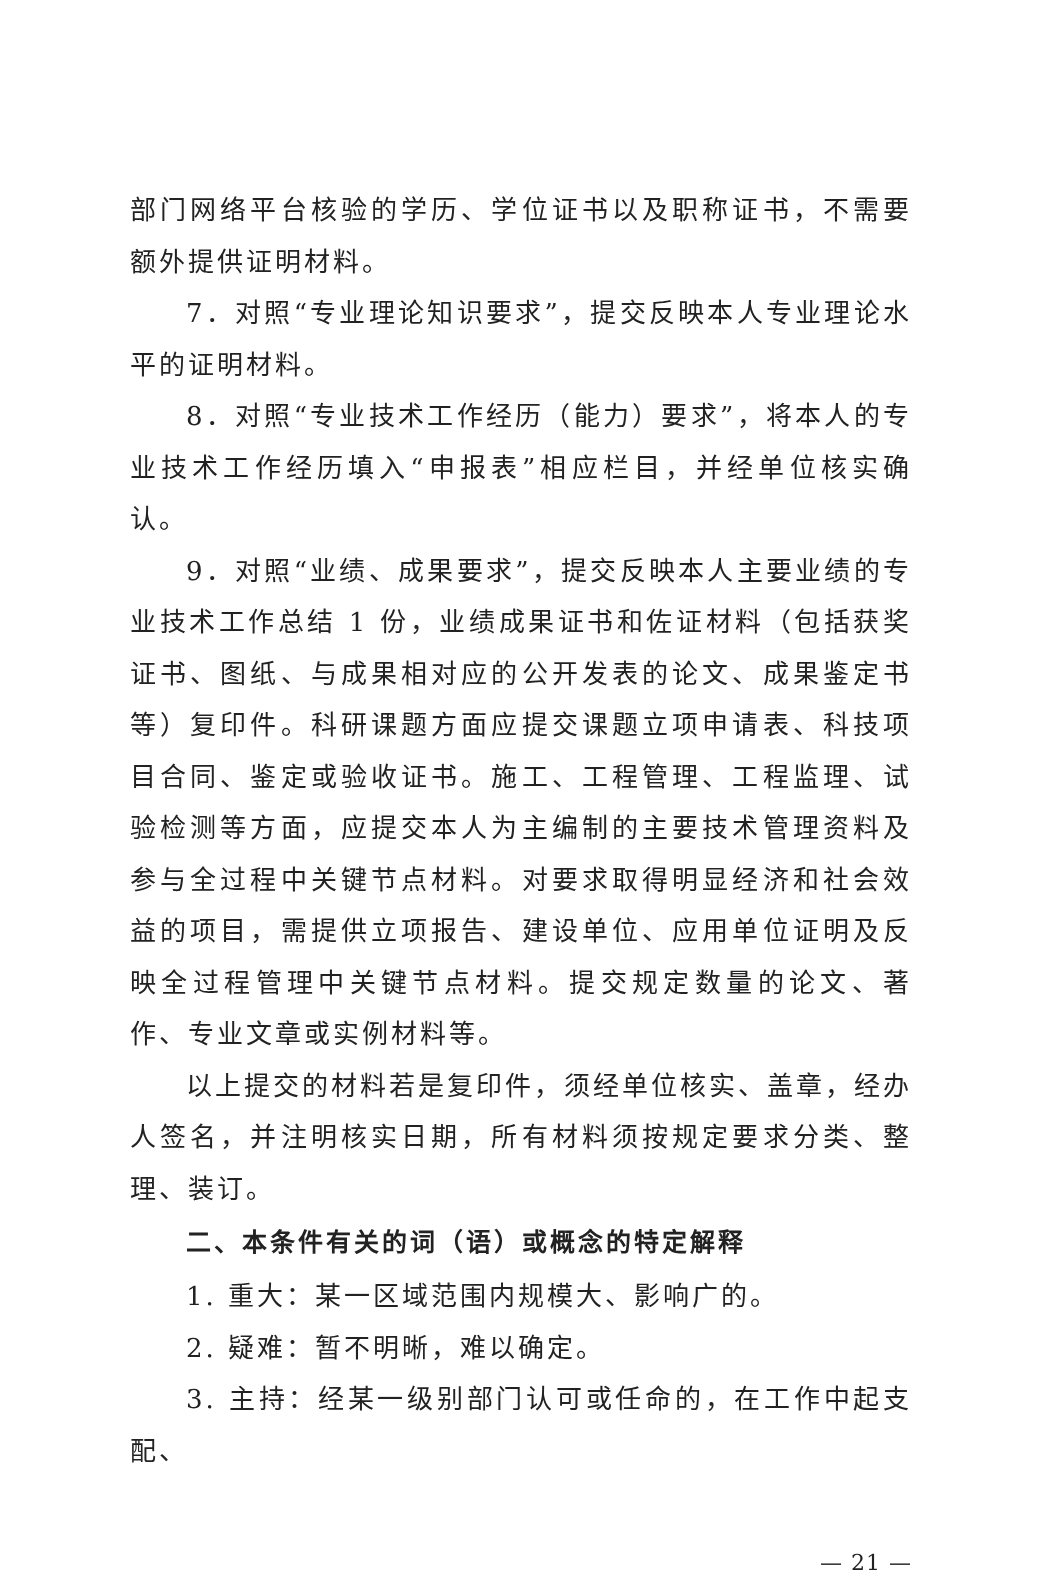部门网络平台核验的学历、学位证书以及职称证书，不需要额外提供证明材料。
7．对照“专业理论知识要求”，提交反映本人专业理论水平的证明材料。
8．对照“专业技术工作经历（能力）要求”，将本人的专业技术工作经历填入“申报表”相应栏目，并经单位核实确认。
9．对照“业绩、成果要求”，提交反映本人主要业绩的专业技术工作总结 1 份，业绩成果证书和佐证材料（包括获奖证书、图纸、与成果相对应的公开发表的论文、成果鉴定书等）复印件。科研课题方面应提交课题立项申请表、科技项目合同、鉴定或验收证书。施工、工程管理、工程监理、试验检测等方面，应提交本人为主编制的主要技术管理资料及参与全过程中关键节点材料。对要求取得明显经济和社会效益的项目，需提供立项报告、建设单位、应用单位证明及反映全过程管理中关键节点材料。提交规定数量的论文、著作、专业文章或实例材料等。
以上提交的材料若是复印件，须经单位核实、盖章，经办人签名，并注明核实日期，所有材料须按规定要求分类、整理、装订。
二、本条件有关的词（语）或概念的特定解释
1. 重大：某一区域范围内规模大、影响广的。
2. 疑难：暂不明晰，难以确定。
3. 主持：经某一级别部门认可或任命的，在工作中起支配、
— 21 —